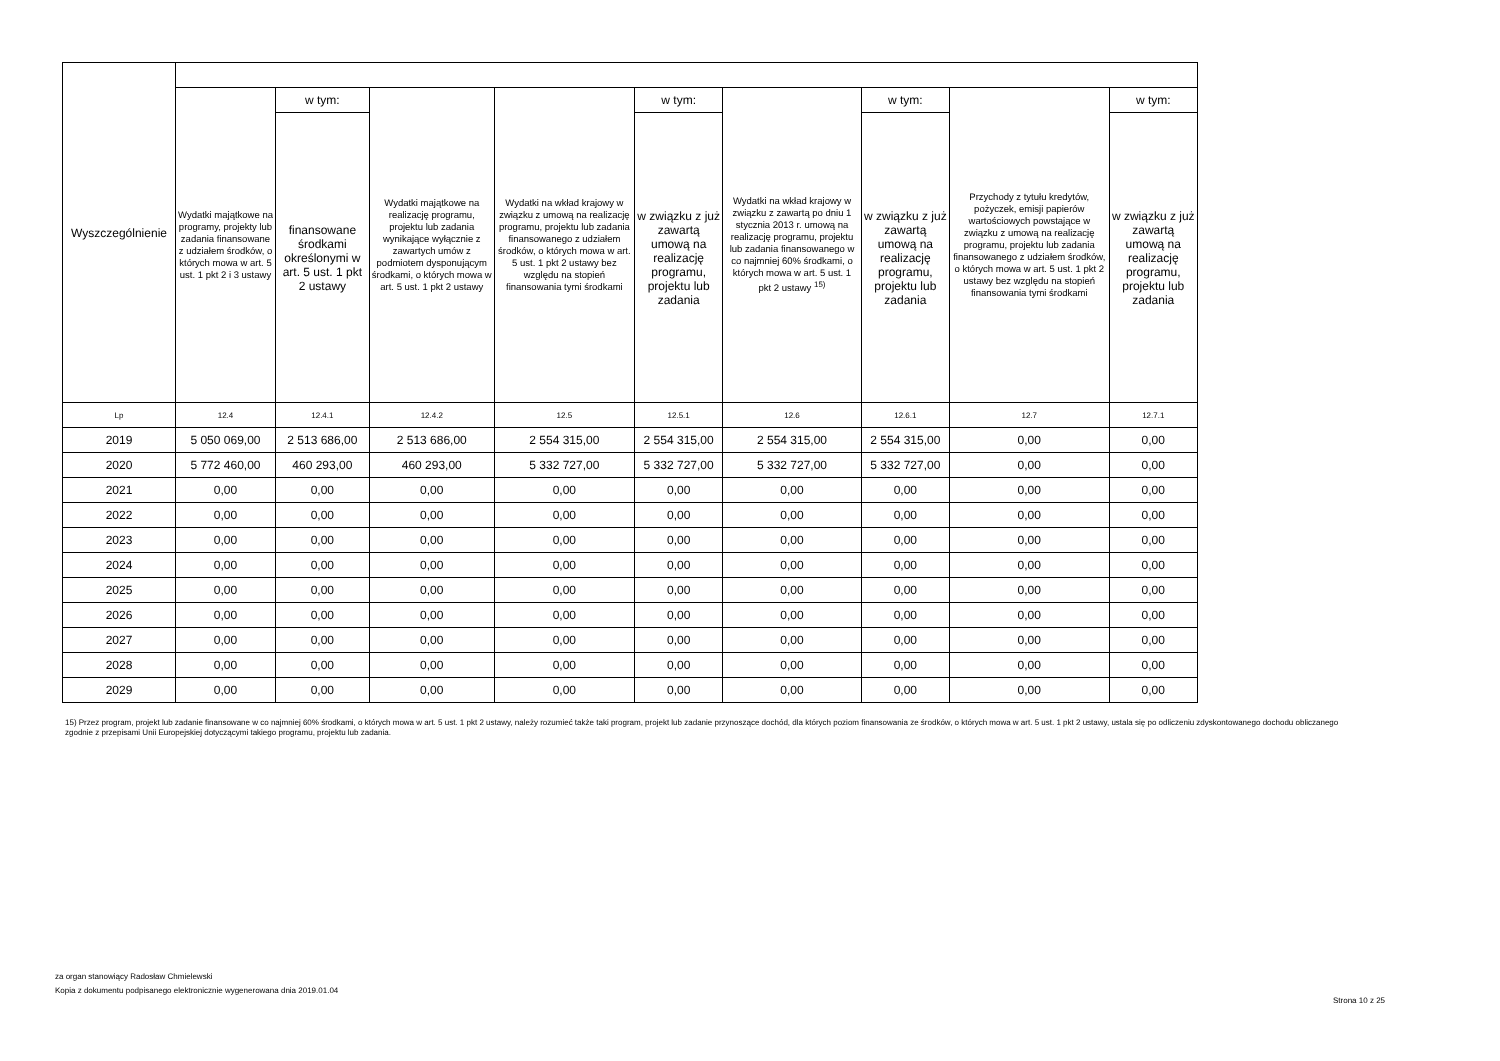| Wyszczególnienie | | | | | | | | | |
| --- | --- | --- | --- | --- | --- | --- | --- | --- | --- |
| | Wydatki majątkowe na programy, projekty lub zadania finansowane z udziałem środków, o których mowa w art. 5 ust. 1 pkt 2 i 3 ustawy | w tym: | Wydatki majątkowe na realizację programu, projektu lub zadania wynikające wyłącznie z zawartych umów z podmiotem dysponującym środkami, o których mowa w art. 5 ust. 1 pkt 2 ustawy | Wydatki na wkład krajowy w związku z umową na realizację programu, projektu lub zadania finansowanego z udziałem środków, o których mowa w art. 5 ust. 1 pkt 2 ustawy bez względu na stopień finansowania tymi środkami | w tym: | Wydatki na wkład krajowy w związku z zawartą po dniu 1 stycznia 2013 r. umową na realizację programu, projektu lub zadania finansowanego w co najmniej 60% środkami, o których mowa w art. 5 ust. 1 pkt 2 ustawy <sup>15)</sup> | w tym: | Przychody z tytułu kredytów, pożyczek, emisji papierów wartościowych powstające w związku z umową na realizację programu, projektu lub zadania finansowanego z udziałem środków, o których mowa w art. 5 ust. 1 pkt 2 ustawy bez względu na stopień finansowania tymi środkami | w tym: |
| | | finansowane środkami określonymi w art. 5 ust. 1 pkt 2 ustawy | | | w związku z już zawartą umową na realizację programu, projektu lub zadania | | w związku z już zawartą umową na realizację programu, projektu lub zadania | | w związku z już zawartą umową na realizację programu, projektu lub zadania |
| Lp | 12.4 | 12.4.1 | 12.4.2 | 12.5 | 12.5.1 | 12.6 | 12.6.1 | 12.7 | 12.7.1 |
| 2019 | 5 050 069,00 | 2 513 686,00 | 2 513 686,00 | 2 554 315,00 | 2 554 315,00 | 2 554 315,00 | 2 554 315,00 | 0,00 | 0,00 |
| 2020 | 5 772 460,00 | 460 293,00 | 460 293,00 | 5 332 727,00 | 5 332 727,00 | 5 332 727,00 | 5 332 727,00 | 0,00 | 0,00 |
| 2021 | 0,00 | 0,00 | 0,00 | 0,00 | 0,00 | 0,00 | 0,00 | 0,00 | 0,00 |
| 2022 | 0,00 | 0,00 | 0,00 | 0,00 | 0,00 | 0,00 | 0,00 | 0,00 | 0,00 |
| 2023 | 0,00 | 0,00 | 0,00 | 0,00 | 0,00 | 0,00 | 0,00 | 0,00 | 0,00 |
| 2024 | 0,00 | 0,00 | 0,00 | 0,00 | 0,00 | 0,00 | 0,00 | 0,00 | 0,00 |
| 2025 | 0,00 | 0,00 | 0,00 | 0,00 | 0,00 | 0,00 | 0,00 | 0,00 | 0,00 |
| 2026 | 0,00 | 0,00 | 0,00 | 0,00 | 0,00 | 0,00 | 0,00 | 0,00 | 0,00 |
| 2027 | 0,00 | 0,00 | 0,00 | 0,00 | 0,00 | 0,00 | 0,00 | 0,00 | 0,00 |
| 2028 | 0,00 | 0,00 | 0,00 | 0,00 | 0,00 | 0,00 | 0,00 | 0,00 | 0,00 |
| 2029 | 0,00 | 0,00 | 0,00 | 0,00 | 0,00 | 0,00 | 0,00 | 0,00 | 0,00 |
15) Przez program, projekt lub zadanie finansowane w co najmniej 60% środkami, o których mowa w art. 5 ust. 1 pkt 2 ustawy, należy rozumieć także taki program, projekt lub zadanie przynoszące dochód, dla których poziom finansowania ze środków, o których mowa w art. 5 ust. 1 pkt 2 ustawy, ustala się po odliczeniu zdyskontowanego dochodu obliczanego zgodnie z przepisami Unii Europejskiej dotyczącymi takiego programu, projektu lub zadania.
za organ stanowiący Radosław Chmielewski
Kopia z dokumentu podpisanego elektronicznie wygenerowana dnia 2019.01.04
Strona 10 z 25